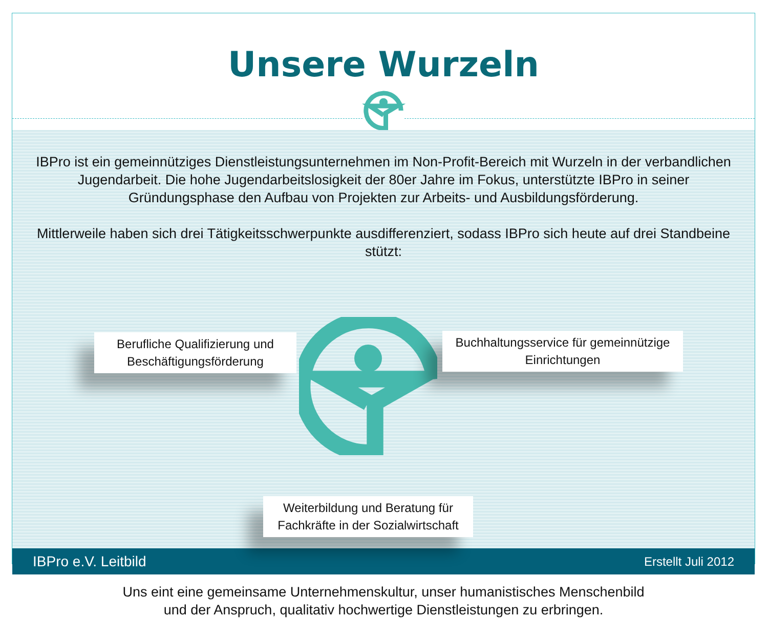Unsere Wurzeln
IBPro ist ein gemeinnütziges Dienstleistungsunternehmen im Non-Profit-Bereich mit Wurzeln in der verbandlichen Jugendarbeit. Die hohe Jugendarbeitslosigkeit der 80er Jahre im Fokus, unterstützte IBPro in seiner Gründungsphase den Aufbau von Projekten zur Arbeits- und Ausbildungsförderung.
Mittlerweile haben sich drei Tätigkeitsschwerpunkte ausdifferenziert, sodass IBPro sich heute auf drei Standbeine stützt:
Berufliche Qualifizierung und Beschäftigungsförderung
Buchhaltungsservice für gemeinnützige Einrichtungen
Weiterbildung und Beratung für Fachkräfte in der Sozialwirtschaft
Uns eint eine gemeinsame Unternehmenskultur, unser humanistisches Menschenbild
und der Anspruch, qualitativ hochwertige Dienstleistungen zu erbringen.
IBPro e.V. Leitbild Erstellt Juli 2012